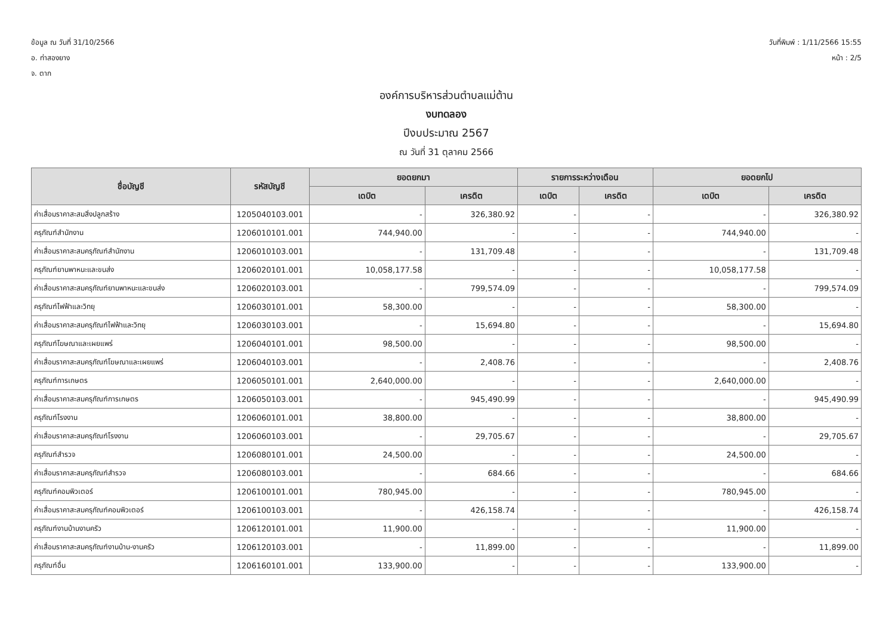ข้อมูล ณ วันที่ 31/10/2566
อ. ท่าสองยาง
จ. ตาก
วันที่พิมพ์ : 1/11/2566 15:55
หน้า : 2/5
องค์การบริหารส่วนตำบลแม่ต้าน
งบทดลอง
ปีงบประมาณ 2567
ณ วันที่ 31 ตุลาคม 2566
| ชื่อบัญชี | รหัสบัญชี | ยอดยกมา | | รายการระหว่างเดือน | | ยอดยกไป | |
| --- | --- | --- | --- | --- | --- | --- | --- |
| | | เดบิต | เครดิต | เดบิต | เครดิต | เดบิต | เครดิต |
| ค่าเสื่อมราคาสะสมสิ่งปลูกสร้าง | 1205040103.001 | - | 326,380.92 | - | - | - | 326,380.92 |
| ครุภัณฑ์สำนักงาน | 1206010101.001 | 744,940.00 | - | - | - | 744,940.00 | - |
| ค่าเสื่อมราคาสะสมครุภัณฑ์สำนักงาน | 1206010103.001 | - | 131,709.48 | - | - | - | 131,709.48 |
| ครุภัณฑ์ยานพาหนะและขนส่ง | 1206020101.001 | 10,058,177.58 | - | - | - | 10,058,177.58 | - |
| ค่าเสื่อมราคาสะสมครุภัณฑ์ยานพาหนะและขนส่ง | 1206020103.001 | - | 799,574.09 | - | - | - | 799,574.09 |
| ครุภัณฑ์ไฟฟ้าและวิทยุ | 1206030101.001 | 58,300.00 | - | - | - | 58,300.00 | - |
| ค่าเสื่อมราคาสะสมครุภัณฑ์ไฟฟ้าและวิทยุ | 1206030103.001 | - | 15,694.80 | - | - | - | 15,694.80 |
| ครุภัณฑ์โฆษณาและเผยแพร่ | 1206040101.001 | 98,500.00 | - | - | - | 98,500.00 | - |
| ค่าเสื่อมราคาสะสมครุภัณฑ์โฆษณาและเผยแพร่ | 1206040103.001 | - | 2,408.76 | - | - | - | 2,408.76 |
| ครุภัณฑ์การเกษตร | 1206050101.001 | 2,640,000.00 | - | - | - | 2,640,000.00 | - |
| ค่าเสื่อมราคาสะสมครุภัณฑ์การเกษตร | 1206050103.001 | - | 945,490.99 | - | - | - | 945,490.99 |
| ครุภัณฑ์โรงงาน | 1206060101.001 | 38,800.00 | - | - | - | 38,800.00 | - |
| ค่าเสื่อมราคาสะสมครุภัณฑ์โรงงาน | 1206060103.001 | - | 29,705.67 | - | - | - | 29,705.67 |
| ครุภัณฑ์สำรวจ | 1206080101.001 | 24,500.00 | - | - | - | 24,500.00 | - |
| ค่าเสื่อมราคาสะสมครุภัณฑ์สำรวจ | 1206080103.001 | - | 684.66 | - | - | - | 684.66 |
| ครุภัณฑ์คอมพิวเตอร์ | 1206100101.001 | 780,945.00 | - | - | - | 780,945.00 | - |
| ค่าเสื่อมราคาสะสมครุภัณฑ์คอมพิวเตอร์ | 1206100103.001 | - | 426,158.74 | - | - | - | 426,158.74 |
| ครุภัณฑ์งานบ้านงานครัว | 1206120101.001 | 11,900.00 | - | - | - | 11,900.00 | - |
| ค่าเสื่อมราคาสะสมครุภัณฑ์งานบ้าน-งานครัว | 1206120103.001 | - | 11,899.00 | - | - | - | 11,899.00 |
| ครุภัณฑ์อื่น | 1206160101.001 | 133,900.00 | - | - | - | 133,900.00 | - |